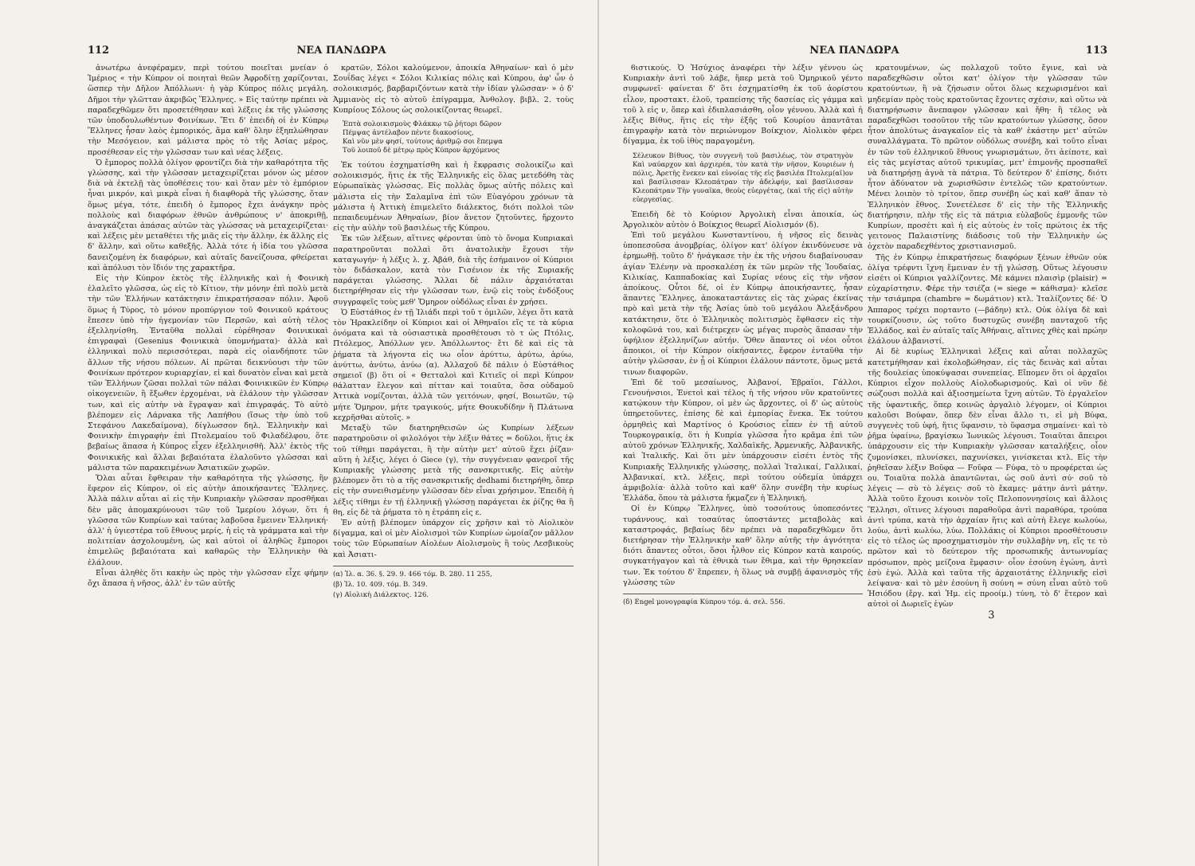112 ΝΕΑ ΠΑΝΔΩΡΑ
ἀνωτέρω ἀνεφέραμεν, περὶ τούτου ποιεῖται μνείαν ὁ Ἱμέριος « τὴν Κύπρον οἱ ποιηταὶ θεῶν Ἀφροδίτῃ χαρίζονται, ὥσπερ τὴν Δῆλον Ἀπόλλωνι· ἡ γὰρ Κύπρος πόλις μεγάλη. Δῆμοι τὴν γλῶτταν ἀκριβῶς Ἕλληνες. » Εἰς ταύτην πρέπει νὰ παραδεχθῶμεν ὅτι προσετέθησαν καὶ λέξεις ἐκ τῆς γλώσσης τῶν ὑποδουλωθέντων Φοινίκων. Ἔτι δ' ἐπειδὴ οἱ ἐν Κύπρῳ Ἕλληνες ἦσαν λαὸς ἐμπορικός, ἅμα καθ' ὅλην ἐξηπλώθησαν τὴν Μεσόγειον, καὶ μάλιστα πρὸς τὸ τῆς Ἀσίας μέρος, προσέθεσαν εἰς τὴν γλῶσσαν των καὶ νέας λέξεις.
Ὁ ἔμπορος πολλὰ ὀλίγον φροντίζει διὰ τὴν καθαρότητα τῆς γλώσσης, καὶ τὴν γλῶσσαν μεταχειρίζεται μόνον ὡς μέσον διὰ νὰ ἐκτελῇ τὰς ὑποθέσεις του· καὶ ὅταν μὲν τὸ ἐμπόριον ἦναι μικρόν, καὶ μικρὰ εἶναι ἡ διαφθορὰ τῆς γλώσσης, ὅταν ὅμως μέγα, τότε, ἐπειδὴ ὁ ἔμπορος ἔχει ἀνάγκην πρὸς πολλοὺς καὶ διαφόρων ἐθνῶν ἀνθρώπους ν' ἀποκριθῇ, ἀναγκάζεται ἁπάσας αὐτῶν τὰς γλώσσας νὰ μεταχειρίζεται· καὶ λέξεις μὲν μεταθέτει τῆς μιᾶς εἰς τὴν ἄλλην, ἐκ ἄλλης εἰς δ' ἄλλην, καὶ οὕτω καθεξῆς. Ἀλλὰ τότε ἡ ἰδία του γλῶσσα δανειζομένη ἐκ διαφόρων, καὶ αὐταῖς δανείζουσα, φθείρεται καὶ ἀπόλυσι τὸν ἴδιόν της χαρακτῆρα.
Εἰς τὴν Κύπρον ἐκτὸς τῆς ἑλληνικῆς καὶ ἡ Φοινικὴ ἐλαλεῖτο γλῶσσα, ὡς εἰς τὸ Κίτιον, τὴν μόνην ἐπὶ πολὺ μετὰ τὴν τῶν Ἑλλήνων κατάκτησιν ἐπικρατήσασαν πόλιν. Ἀφοῦ ὅμως ἡ Τύρος, τὸ μόνον προπύργιον τοῦ Φοινικοῦ κράτους ἔπεσεν ὑπὸ τὴν ἡγεμονίαν τῶν Περσῶν, καὶ αὐτὴ τέλος ἐξελληνίσθη. Ἐνταῦθα πολλαὶ εὑρέθησαν Φοινικικαὶ ἐπιγραφαὶ (Gesenius Φοινικικὰ ὑπομνήματα)· ἀλλὰ καὶ ἑλληνικαὶ πολὺ περισσότεραι, παρὰ εἰς οἱανδήποτε τῶν ἄλλων τῆς νήσου πόλεων. Αἱ πρῶται δεικνύουσι τὴν τῶν Φοινίκων πρότερον κυριαρχίαν, εἰ καὶ δυνατὸν εἶναι καὶ μετὰ τῶν Ἑλλήνων ζῶσαι πολλαὶ τῶν πάλαι Φοινικικῶν ἐν Κύπρῳ οἰκογενειῶν, ἢ ἔξωθεν ἐρχομέναι, νὰ ἐλάλουν τὴν γλῶσσαν των, καὶ εἰς αὐτὴν νὰ ἔγραψαν καὶ ἐπιγραφάς. Τὸ αὐτὸ βλέπομεν εἰς Λάρνακα τῆς Λαπήθου (ἴσως τὴν ὑπὸ τοῦ Στεφάνου Λακεδαίμονα), δίγλωσσον δηλ. Ἑλληνικὴν καὶ Φοινικὴν ἐπιγραφὴν ἐπὶ Πτολεμαίου τοῦ Φιλαδέλφου, ὅτε βεβαίως ἅπασα ἡ Κύπρος εἶχεν ἐξελληνισθῆ. Ἀλλ' ἐκτὸς τῆς Φοινικικῆς καὶ ἄλλαι βεβαιότατα ἐλαλοῦντο γλῶσσαι καὶ μάλιστα τῶν παρακειμένων Ἀσιατικῶν χωρῶν.
Ὅλαι αὗται ἔφθειραν τὴν καθαρότητα τῆς γλώσσης, ἣν ἔφερον εἰς Κύπρον, οἱ εἰς αὐτὴν ἀποικήσαντες Ἕλληνες. Ἀλλὰ πάλιν αὗται αἱ εἰς τὴν Κυπριακὴν γλῶσσαν προσθῆκαι δὲν μᾶς ἀπομακρύνουσι τῶν τοῦ Ἱμερίου λόγων, ὅτι ἡ γλῶσσα τῶν Κυπρίων καὶ ταύτας λαβοῦσα ἔμεινεν Ἑλληνική· ἀλλ' ἡ ὑγιεστέρα τοῦ ἔθνους μερίς, ἡ εἰς τὰ γράμματα καὶ τὴν πολιτείαν ἀσχολουμένη, ὡς καὶ αὐτοὶ οἱ ἀληθῶς ἔμποροι ἐπιμελῶς βεβαιότατα καὶ καθαρῶς τὴν Ἑλληνικὴν θὰ ἐλάλουν.
Εἶναι ἀληθὲς ὅτι κακὴν ὡς πρὸς τὴν γλῶσσαν εἶχε φήμην ὄχι ἅπασα ἡ νῆσος, ἀλλ' ἐν τῶν αὐτῆς
κρατῶν, Σόλοι καλούμενον, ἀποικία Ἀθηναίων· καὶ ὁ μὲν Σουΐδας λέγει « Σόλοι Κιλικίας πόλις καὶ Κύπρου, ἀφ' ὧν ὁ σολοικισμός, βαρβαριζόντων κατὰ τὴν ἰδίαν γλῶσσαν· » ὁ δ' Ἀμμιανὸς εἰς τὸ αὐτοῦ ἐπίγραμμα, Ἀνθολογ. βιβλ. 2. τοὺς Κυπρίους Σόλους ὡς σολοικίζοντας θεωρεῖ.
Ἑπτὰ σολοικισμοὺς Φλάκκῳ τῷ ῥήτορι δῶρον
Πέμψας ἀντέλαβον πέντε διακοσίους,
Καὶ νῦν μὲν φησί, τούτους ἀριθμῷ σοι ἔπεμψα
Τοῦ λοιποῦ δὲ μέτρῳ πρὸς Κύπρον ἀρχόμενος
Ἐκ τούτου ἐσχηματίσθη καὶ ἡ ἔκφρασις σολοικίζω καὶ σολοικισμός, ἥτις ἐκ τῆς Ἑλληνικῆς εἰς ὅλας μετεδόθη τὰς Εὐρωπαϊκὰς γλώσσας. Εἰς πολλὰς ὅμως αὐτῆς πόλεις καὶ μάλιστα εἰς τὴν Σαλαμῖνα ἐπὶ τῶν Εὐαγόρου χρόνων τὰ μάλιστα ἡ Ἀττικὴ ἐπιμελεῖτο διάλεκτος, διότι πολλοὶ τῶν πεπαιδευμένων Ἀθηναίων, βίον ἄνετον ζητοῦντες, ἤρχοντο εἰς τὴν αὐλὴν τοῦ βασιλέως τῆς Κύπρου.
Ἐκ τῶν λέξεων, αἵτινες φέρονται ὑπὸ τὸ ὄνομα Κυπριακαὶ παρατηροῦνται πολλαὶ ὅτι ἀνατολικὴν ἔχουσι τὴν καταγωγήν· ἡ λέξις λ. χ. Ἀβάθ, διὰ τῆς ἐσήμαινον οἱ Κύπριοι τὸν διδάσκαλον, κατὰ τὸν Γισένιον ἐκ τῆς Συριακῆς παράγεται γλώσσης. Ἄλλαι δὲ πάλιν ἀρχαιόταται διετηρήθησαν εἰς τὴν γλῶσσαν των, ἐνῷ εἰς τοὺς ἐνδόξους συγγραφεῖς τοὺς μεθ' Ὅμηρον οὐδόλως εἶναι ἐν χρήσει.
Ὁ Εὐστάθιος ἐν τῇ Ἰλιάδι περὶ τοῦ τ ὁμιλῶν, λέγει ὅτι κατὰ τὸν Ἡρακλείδην οἱ Κύπριοι καὶ οἱ Ἀθηναῖοι εἴς τε τὰ κύρια ὀνόματα καὶ τὰ οὐσιαστικὰ προσθέτουσι τὸ τ ὡς Πτόλις, Πτόλεμος, Ἀπόλλων γεν. Ἀπόλλωντος· ἔτι δὲ καὶ εἰς τὰ ῥήματα τὰ λήγοντα εἰς υω οἷον ἀρύττω, ἀρύτω, ἀρύω, ἀνύττω, ἀνύτω, ἀνύω (α). Ἀλλαχοῦ δὲ πάλιν ὁ Εὐστάθιος σημειοῖ (β) ὅτι οἱ « Θετταλοὶ καὶ Κιτιεῖς οἱ περὶ Κύπρον θάλατταν ἔλεγον καὶ πίτταν καὶ τοιαῦτα, ὅσα οὐδαμοῦ Ἀττικὰ νομίζονται, ἀλλὰ τῶν γειτόνων, φησί, Βοιωτῶν, τῷ μήτε Ὅμηρον, μήτε τραγικούς, μήτε Θουκυδίδην ἢ Πλάτωνα κεχρῆσθαι αὐτοῖς. »
Μεταξὺ τῶν διατηρηθεισῶν ὡς Κυπρίων λέξεων παρατηροῦσιν οἱ φιλολόγοι τὴν λέξιν θάτες = δοῦλοι, ἥτις ἐκ τοῦ τίθημι παράγεται, ἢ τὴν αὐτὴν μετ' αὐτοῦ ἔχει ῥίζαν· αὕτη ἡ λέξις, λέγει ὁ Giece (γ), τὴν συγγένειαν φανεροῖ τῆς Κυπριακῆς γλώσσης μετὰ τῆς σανσκριτικῆς. Εἰς αὐτὴν βλέπομεν ὅτι τὸ α τῆς σανσκριτικῆς dedhami διετηρήθη, ὅπερ εἰς τὴν συνειθισμένην γλῶσσαν δὲν εἶναι χρήσιμον. Ἐπειδὴ ἡ λέξις τίθημι ἐν τῇ ἑλληνικῇ γλώσσῃ παράγεται ἐκ ῥίζης θα ἢ θη, εἰς δὲ τὰ ῥήματα τὸ η ἐτράπη εἰς ε.
Ἐν αὐτῇ βλέπομεν ὑπάρχον εἰς χρῆσιν καὶ τὸ Αἰολικὸν δίγαμμα, καὶ οἱ μὲν Αἰολισμοὶ τῶν Κυπρίων ὡμοίαζον μᾶλλον τοὺς τῶν Εὐρωπαίων Αἰολέων Αἰολισμοὺς ἢ τοὺς Λεσβικοὺς καὶ Ἀσιατι-
(α) Ἰλ. α. 36. §. 29. 9. 466 τόμ. Β. 280. 11 255,
(β) Ἰλ. 10. 409. τόμ. Β. 349.
(γ) Αἰολικὴ Διάλεκτος. 126.
ΝΕΑ ΠΑΝΔΩΡΑ 113
ϐιστικούς. Ὁ Ἡσύχιος ἀναφέρει τὴν λέξιν γέννου ὡς Κυπριακὴν ἀντὶ τοῦ λάβε, ἥπερ μετὰ τοῦ Ὁμηρικοῦ γέντο συμφωνεῖ· φαίνεται δ' ὅτι ἐσχηματίσθη ἐκ τοῦ ἀορίστου εἷλον, προστακτ. ἑλοῦ, τραπείσης τῆς δασείας εἰς γάμμα καὶ τοῦ λ εἰς ν, ὅπερ καὶ ἐδιπλασιάσθη, οἷον γέννου. Ἀλλὰ καὶ ἡ λέξις Βίθυς, ἥτις εἰς τὴν ἑξῆς τοῦ Κουρίου ἀπαντᾶται ἐπιγραφὴν κατὰ τὸν περιώνυμον Βοίκχιον, Αἰολικὸν φέρει δίγαμμα, ἐκ τοῦ ἰθὺς παραγομένη.
Σέλευκον Βίθυος, τὸν συγγενῆ τοῦ βασιλέως, τὸν στρατηγὸν Καὶ ναύαρχον καὶ ἀρχιερέα, τὸν κατὰ τὴν νῆσον, Κουριέων ἡ πόλις, Ἀρετῆς ἕνεκεν καὶ εὐνοίας τῆς εἰς βασιλέα Πτολεμ(αῖ)ον καὶ βασίλισσαν Κλεοπάτραν τὴν ἀδελφήν, καὶ βασίλισσαν Κλεοπάτραν Τὴν γυναῖκα, θεοὺς εὐεργέτας, (καὶ τῆς εἰς) αὐτὴν εὐεργεσίας.
Ἐπειδὴ δὲ τὸ Κούριον Ἀργολικὴ εἶναι ἀποικία, ὡς Ἀργολικὸν αὐτὸν ὁ Βοίκχιος θεωρεῖ Αἰολισμόν (δ).
Ἐπὶ τοῦ μεγάλου Κωνσταντίνου, ἡ νῆσος εἰς δεινὰς ὑποπεσοῦσα ἀνομβρίας, ὀλίγον κατ' ὀλίγον ἐκινδύνευσε νὰ ἐρημωθῇ. τοῦτο δ' ἠνάγκασε τὴν ἐκ τῆς νήσου διαβαίνουσαν ἁγίαν Ἑλένην νὰ προσκαλέσῃ ἐκ τῶν μερῶν τῆς Ἰουδαίας, Κιλικίας, Καππαδοκίας καὶ Συρίας νέους εἰς τὴν νῆσον ἀποίκους. Οὗτοι δέ, οἱ ἐν Κύπρῳ ἀποικήσαντες, ἦσαν ἅπαντες Ἕλληνες, ἀποκαταστάντες εἰς τὰς χώρας ἐκείνας πρὸ καὶ μετὰ τὴν τῆς Ἀσίας ὑπὸ τοῦ μεγάλου Ἀλεξάνδρου κατάκτησιν, ὅτε ὁ Ἑλληνικὸς πολιτισμὸς ἔφθασεν εἰς τὴν κολοφῶνά του, καὶ διέτρεχεν ὡς μέγας πυρσὸς ἅπασαν τὴν ὑφήλιον ἐξελληνίζων αὐτήν. Ὅθεν ἅπαντες οἱ νέοι οὗτοι ἄποικοι, οἱ τὴν Κύπρον οἰκήσαντες, ἔφερον ἐνταῦθα τὴν αὐτὴν γλῶσσαν, ἐν ᾗ οἱ Κύπριοι ἐλάλουν πάντοτε, ὅμως μετά τινων διαφορῶν.
Ἐπὶ δὲ τοῦ μεσαίωνος, Ἀλβανοί, Ἑβραῖοι, Γάλλοι, Γενουήνσιοι, Ἐνετοὶ καὶ τέλος ἡ τῆς νήσου νῦν κρατοῦντες κατῴκουν τὴν Κύπρον, οἱ μὲν ὡς ἄρχοντες, οἱ δ' ὡς αὐτοὺς ὑπηρετοῦντες, ἐπίσης δὲ καὶ ἐμπορίας ἕνεκα. Ἐκ τούτου ὁρμηθεὶς καὶ Μαρτίνος ὁ Κρούσιος εἶπεν ἐν τῇ αὐτοῦ Τουρκογραικίᾳ, ὅτι ἡ Κυπρία γλῶσσα ἦτο κρᾶμα ἐπὶ τῶν αὐτοῦ χρόνων Ἑλληνικῆς, Χαλδαϊκῆς, Ἀρμενικῆς, Ἀλβανικῆς, καὶ Ἰταλικῆς. Καὶ ὅτι μὲν ὑπάρχουσιν εἰσέτι ἐντὸς τῆς Κυπριακῆς Ἑλληνικῆς γλώσσης, πολλαὶ Ἰταλικαί, Γαλλικαί, Ἀλβανικαί, κτλ. λέξεις, περὶ τούτου οὐδεμία ὑπάρχει ἀμφιβολία· ἀλλὰ τοῦτο καὶ καθ' ὅλην συνέβη τὴν κυρίως Ἑλλάδα, ὅπου τὰ μάλιστα ἤκμαζεν ἡ Ἑλληνική.
Οἱ ἐν Κύπρῳ Ἕλληνες, ὑπὸ τοσούτους ὑποπεσόντες τυράννους, καὶ τοσαύτας ὑποστάντες μεταβολὰς καὶ καταστροφάς, βεβαίως δὲν πρέπει νὰ παραδεχθῶμεν ὅτι διετήρησαν τὴν Ἑλληνικὴν καθ' ὅλην αὐτῆς τὴν ἁγνότητα· διότι ἅπαντες οὗτοι, ὅσοι ἦλθον εἰς Κύπρον κατὰ καιρούς, συγκατήγαγον καὶ τὰ ἐθνικὰ των ἔθιμα, καὶ τὴν θρησκείαν των. Ἐκ τούτου δ' ἔπρεπεν, ἡ ὅλως νὰ συμβῇ ἀφανισμὸς τῆς γλώσσης τῶν
(δ) Engel μονογραφία Κύπρου τόμ. ά. σελ. 556.
κρατουμένων, ὡς πολλαχοῦ τοῦτο ἔγινε, καὶ νὰ παραδεχθῶσιν οὗτοι κατ' ὀλίγον τὴν γλῶσσαν τῶν κρατούντων, ἢ νὰ ζήσωσιν οὗτοι ὅλως κεχωρισμένοι καὶ μηδεμίαν πρὸς τοὺς κρατοῦντας ἔχοντες σχέσιν, καὶ οὕτω νὰ διατηρήσωσιν ἄνεπαφον γλῶσσαν καὶ ἤθη· ἢ τέλος νὰ παραδεχθῶσι τοσοῦτον τῆς τῶν κρατούντων γλώσσης, ὅσον ἦτον ἀπολύτως ἀναγκαῖον εἰς τὰ καθ' ἑκάστην μετ' αὐτῶν συναλλάγματα. Τὸ πρῶτον οὐδόλως συνέβη, καὶ τοῦτο εἶναι ἐν τῶν τοῦ ἑλληνικοῦ ἔθνους γνωρισμάτων, ὅτι ἀείποτε, καὶ εἰς τὰς μεγίστας αὐτοῦ τρικυμίας, μετ' ἐπιμονῆς προσπαθεῖ νὰ διατηρήσῃ ἁγνὰ τὰ πάτρια. Τὸ δεύτερον δ' ἐπίσης, διότι ἦτον ἀδύνατον νὰ χωρισθῶσιν ἐντελῶς τῶν κρατούντων. Μένει λοιπὸν τὸ τρίτον, ὅπερ συνέβη ὡς καὶ καθ' ἅπαν τὸ Ἑλληνικὸν ἔθνος. Συνετέλεσε δ' εἰς τὴν τῆς Ἑλληνικῆς διατήρησιν, πλὴν τῆς εἰς τὰ πάτρια εὐλαβοῦς ἐμμονῆς τῶν Κυπρίων, προσέτι καὶ ἡ εἰς αὐτοὺς ἐν τοῖς πρώτοις ἐκ τῆς γειτονος Παλαιστίνης διάδοσις τοῦ τὴν Ἑλληνικὴν ὡς ὀχετὸν παραδεχθέντος χριστιανισμοῦ.
Τῆς ἐν Κύπρῳ ἐπικρατήσεως διαφόρων ξένων ἐθνῶν οὐκ ὀλίγα τρέφντι ἴχνη ἔμειναν ἐν τῇ γλώσσῃ. Οὕτως λέγουσιν εἰσέτι οἱ Κύπριοι γαλλίζοντες. Μὲ κάμνει πλαισὶρ (plaisir) = εὐχαρίστησιν. Φέρε τὴν τσιέζα (= siege = κάθισμα)· κλεῖσε τὴν τσιάμπρα (chambre = δωμάτιον) κτλ. Ἰταλίζοντες δέ· Ὁ Ἀππαρος τρέχει πορταντο (—βάδην) κτλ. Οὐκ ὀλίγα δὲ καὶ τουρκίζουσιν, ὡς τοῦτο δυστυχῶς συνέβη πανταχοῦ τῆς Ἑλλάδος, καὶ ἐν αὐταῖς ταῖς Ἀθήναις, αἵτινες χθὲς καὶ πρώην ἐλάλουν ἀλβανιστί.
Αἱ δὲ κυρίως Ἑλληνικαὶ λέξεις καὶ αὗται πολλαχῶς κατετμήθησαν καὶ ἐκολοβώθησαν, εἰς τὰς δεινὰς καὶ αὗται τῆς δουλείας ὑποκύψασαι συνεπείας. Εἴπομεν ὅτι οἱ ἀρχαῖοι Κύπριοι εἶχον πολλοὺς Αἰολοδωρισμούς. Καὶ οἱ νῦν δὲ σώζουσι πολλὰ καὶ ἀξιοσημείωτα ἴχνη αὐτῶν. Τὸ ἐργαλεῖον τῆς ὑφαντικῆς, ὅπερ κοινῶς ἀργαλιὸ λέγομεν, οἱ Κύπριοι καλοῦσι Βούφαν, ὅπερ δὲν εἶναι ἄλλο τι, εἰ μὴ Βύφα, συγγενὲς τοῦ ὑφή, ἥτις ὕφανσιν, τὸ ὕφασμα σημαίνει· καὶ τὸ ῥῆμα ὑφαίνω, βραγίσκω Ἰωνικῶς λέγουσι. Τοιαῦται ἄπειροι ὑπάρχουσιν εἰς τὴν Κυπριακὴν γλῶσσαν καταλήξεις, οἷον ζυμονίσκει, πλυνίσκει, παχυνίσκει, γινίσκεται κτλ. Εἰς τὴν ῥηθεῖσαν λέξιν Βοῦφα — Fοῦφα — Fύφα, τὸ υ προφέρεται ὡς ου. Τοιαῦτα πολλὰ ἀπαντῶνται, ὡς σοῦ ἀντὶ σύ· σοῦ τὸ λέγεις — σὺ τὸ λέγεις· σοῦ τὸ ἔκαμες· μάτην ἀντὶ μάτην. Ἀλλὰ τοῦτο ἔχουσι κοινὸν τοῖς Πελοποννησίοις καὶ ἄλλοις Ἕλλησι, οἵτινες λέγουσι παραθοῦρα ἀντὶ παραθύρα, τρούπα ἀντὶ τρύπα, κατὰ τὴν ἀρχαίαν ἥτις καὶ αὐτὴ ἔλεγε κωλούω, λούω, ἀντὶ κωλύω, λύω. Πολλάκις οἱ Κύπριοι προσθέτουσιν εἰς τὸ τέλος ὡς προσχηματισμὸν τὴν συλλαβὴν νη, εἴς τε τὸ πρῶτον καὶ τὸ δεύτερον τῆς προσωπικῆς ἀντωνυμίας πρόσωπον, πρὸς μείζονα ἔμφασιν· οἷον ἐσούνη ἐγώνη, ἀντὶ ἐσὺ ἐγώ. Ἀλλὰ καὶ ταῦτα τῆς ἀρχαιοτάτης ἑλληνικῆς εἰσὶ λείψανα· καὶ τὸ μὲν ἐσούνη ἢ σούνη = σύνη εἶναι αὐτὸ τοῦ Ἡσιόδου (ἔργ. καὶ Ἡμ. εἰς προοίμ.) τύνη, τὸ δ' ἕτερον καὶ αὐτοὶ οἱ Δωριεῖς ἐγὼν
3